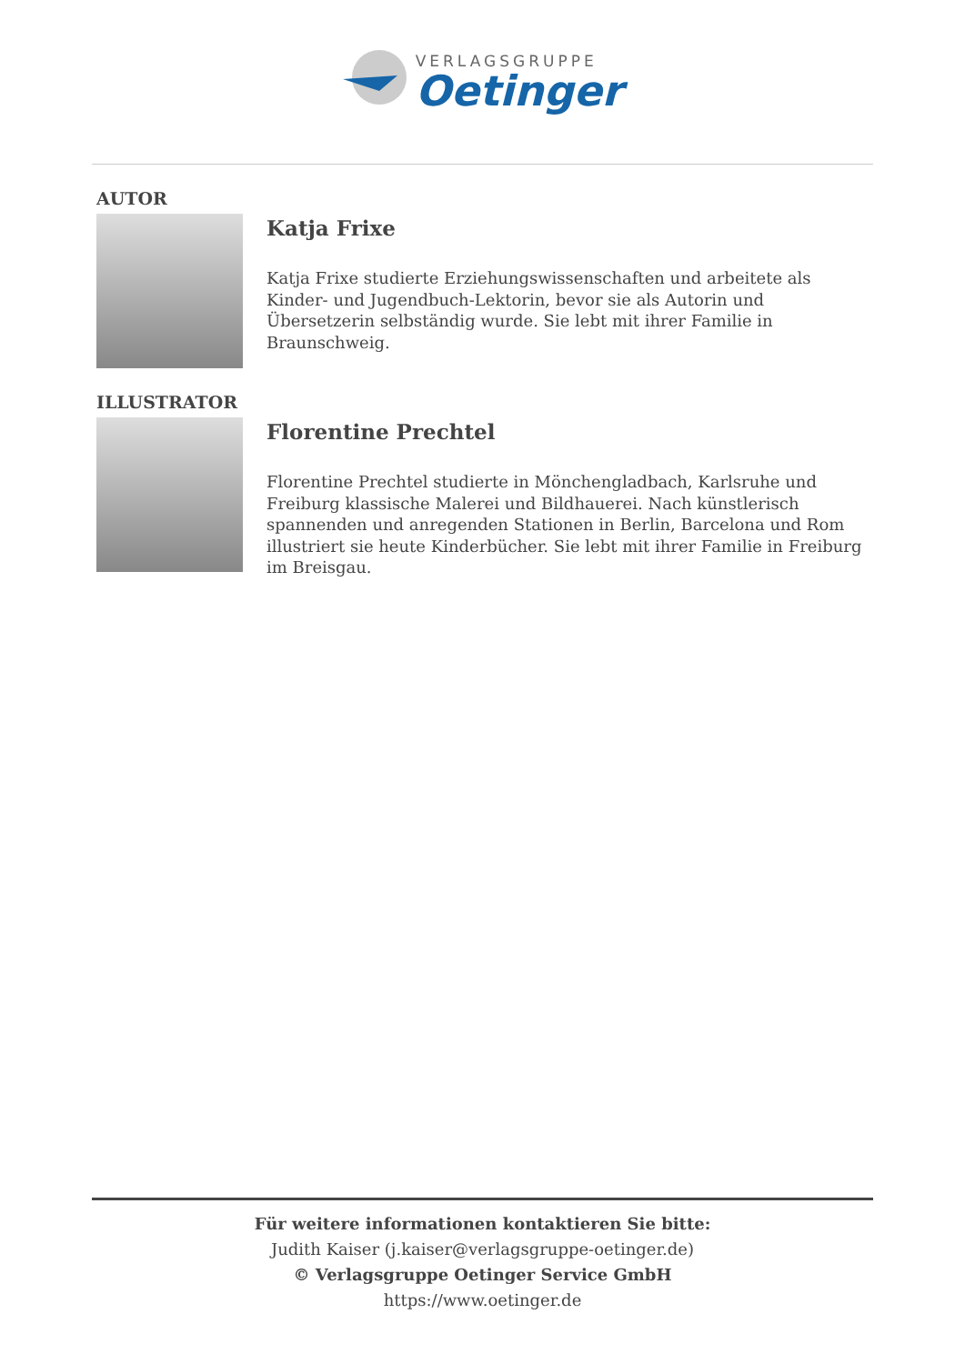VERLAGSGRUPPE
Oetinger
AUTOR
Katja Frixe
Katja Frixe studierte Erziehungswissenschaften und arbeitete als Kinder- und Jugendbuch-Lektorin, bevor sie als Autorin und Übersetzerin selbständig wurde. Sie lebt mit ihrer Familie in Braunschweig.
ILLUSTRATOR
Florentine Prechtel
Florentine Prechtel studierte in Mönchengladbach, Karlsruhe und Freiburg klassische Malerei und Bildhauerei. Nach künstlerisch spannenden und anregenden Stationen in Berlin, Barcelona und Rom illustriert sie heute Kinderbücher. Sie lebt mit ihrer Familie in Freiburg im Breisgau.
Für weitere informationen kontaktieren Sie bitte:
Judith Kaiser (j.kaiser@verlagsgruppe-oetinger.de)
© Verlagsgruppe Oetinger Service GmbH
https://www.oetinger.de